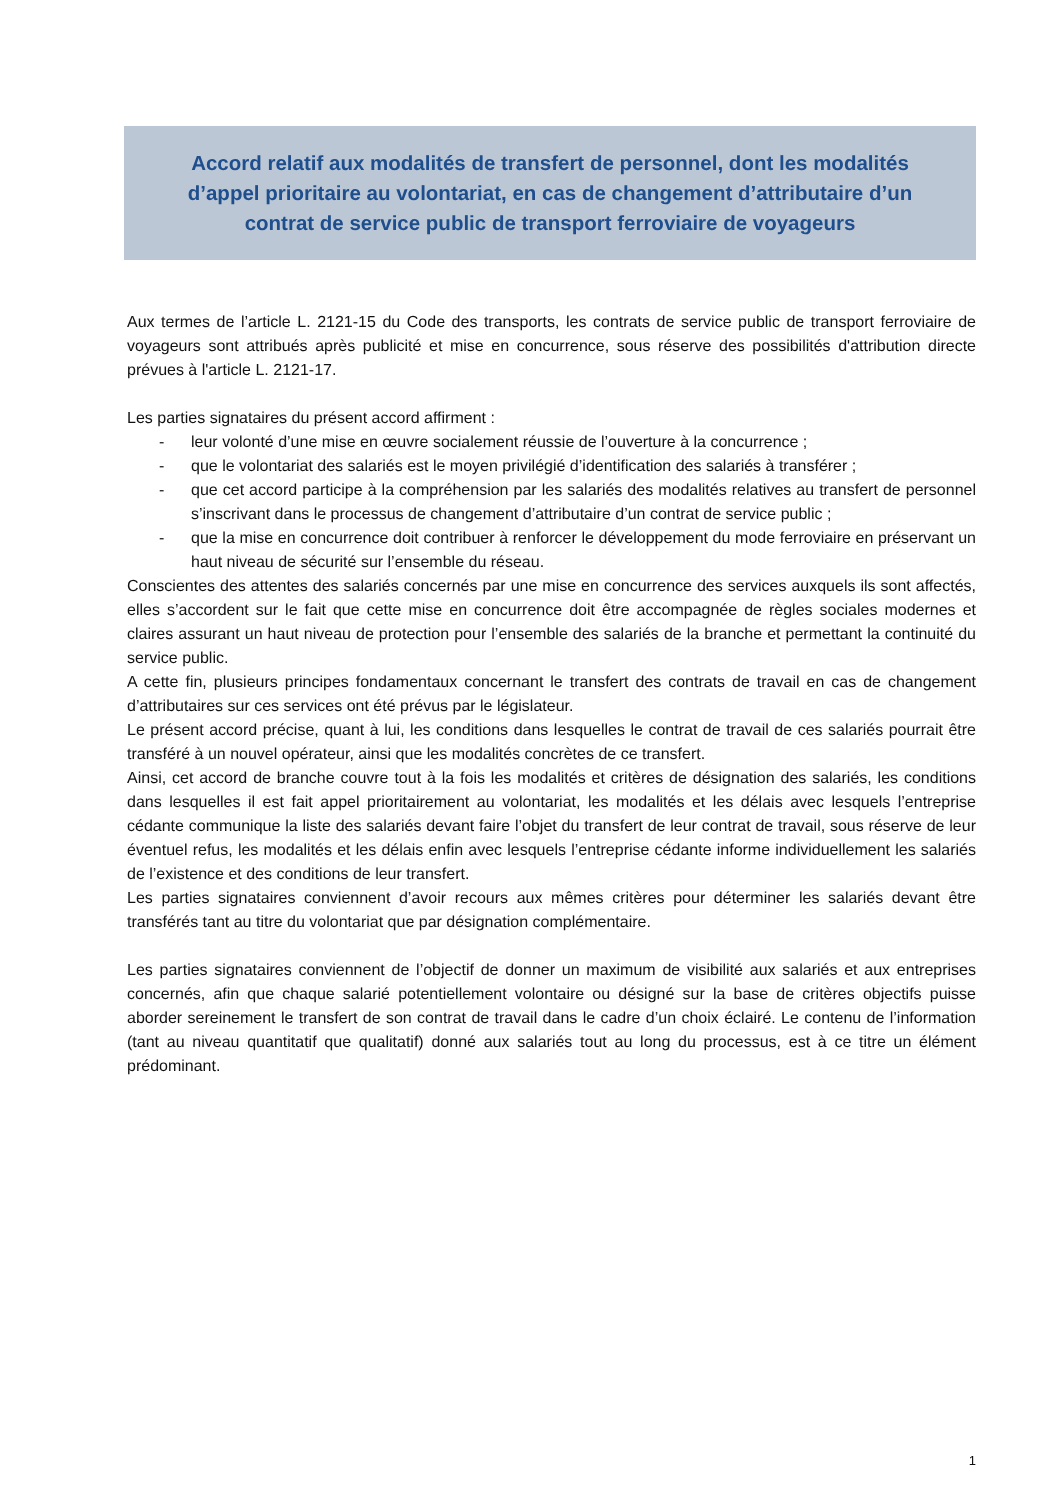Accord relatif aux modalités de transfert de personnel, dont les modalités d’appel prioritaire au volontariat, en cas de changement d’attributaire d’un contrat de service public de transport ferroviaire de voyageurs
Aux termes de l’article L. 2121-15 du Code des transports, les contrats de service public de transport ferroviaire de voyageurs sont attribués après publicité et mise en concurrence, sous réserve des possibilités d'attribution directe prévues à l'article L. 2121-17.
Les parties signataires du présent accord affirment :
- leur volonté d’une mise en œuvre socialement réussie de l’ouverture à la concurrence ;
- que le volontariat des salariés est le moyen privilégié d’identification des salariés à transférer ;
- que cet accord participe à la compréhension par les salariés des modalités relatives au transfert de personnel s’inscrivant dans le processus de changement d’attributaire d’un contrat de service public ;
- que la mise en concurrence doit contribuer à renforcer le développement du mode ferroviaire en préservant un haut niveau de sécurité sur l’ensemble du réseau.
Conscientes des attentes des salariés concernés par une mise en concurrence des services auxquels ils sont affectés, elles s’accordent sur le fait que cette mise en concurrence doit être accompagnée de règles sociales modernes et claires assurant un haut niveau de protection pour l’ensemble des salariés de la branche et permettant la continuité du service public.
A cette fin, plusieurs principes fondamentaux concernant le transfert des contrats de travail en cas de changement d’attributaires sur ces services ont été prévus par le législateur.
Le présent accord précise, quant à lui, les conditions dans lesquelles le contrat de travail de ces salariés pourrait être transféré à un nouvel opérateur, ainsi que les modalités concrètes de ce transfert.
Ainsi, cet accord de branche couvre tout à la fois les modalités et critères de désignation des salariés, les conditions dans lesquelles il est fait appel prioritairement au volontariat, les modalités et les délais avec lesquels l’entreprise cédante communique la liste des salariés devant faire l’objet du transfert de leur contrat de travail, sous réserve de leur éventuel refus, les modalités et les délais enfin avec lesquels l’entreprise cédante informe individuellement les salariés de l’existence et des conditions de leur transfert.
Les parties signataires conviennent d’avoir recours aux mêmes critères pour déterminer les salariés devant être transférés tant au titre du volontariat que par désignation complémentaire.
Les parties signataires conviennent de l’objectif de donner un maximum de visibilité aux salariés et aux entreprises concernés, afin que chaque salarié potentiellement volontaire ou désigné sur la base de critères objectifs puisse aborder sereinement le transfert de son contrat de travail dans le cadre d’un choix éclairé. Le contenu de l’information (tant au niveau quantitatif que qualitatif) donné aux salariés tout au long du processus, est à ce titre un élément prédominant.
1